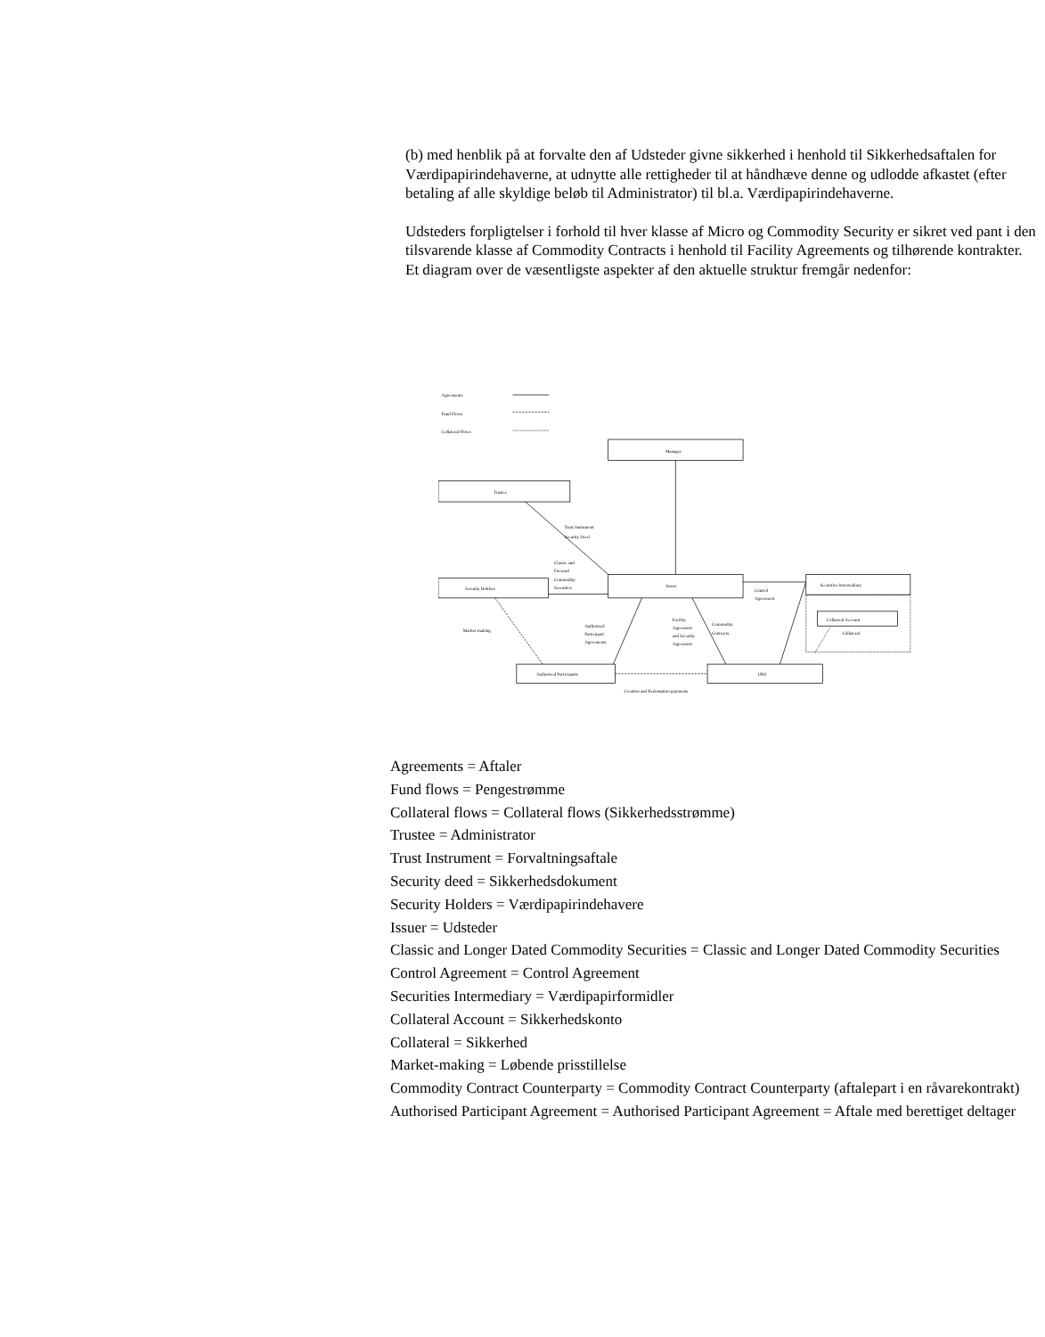(b) med henblik på at forvalte den af Udsteder givne sikkerhed i henhold til Sikkerhedsaftalen for Værdipapirindehaverne, at udnytte alle rettigheder til at håndhæve denne og udlodde afkastet (efter betaling af alle skyldige beløb til Administrator) til bl.a. Værdipapirindehaverne.
Udsteders forpligtelser i forhold til hver klasse af Micro og Commodity Security er sikret ved pant i den tilsvarende klasse af Commodity Contracts i henhold til Facility Agreements og tilhørende kontrakter.
Et diagram over de væsentligste aspekter af den aktuelle struktur fremgår nedenfor:
Agreements
Fund Flows
Collateral Flows
Manager
Trustee
Trust Instrument
Security Deed
Classic and
Forward
Commodity
Securities
Security Holders
Issuer
Control
Agreement
Securities Intermediary
Collateral Account
Collateral
Market-making
Authorised
Participant
Agreements
Facility
Agreement
and Security
Agreement
Commodity
Contracts
Authorised Participants
UBS
Creation and Redemption payments
Agreements = Aftaler
Fund flows = Pengestrømme
Collateral flows = Collateral flows (Sikkerhedsstrømme)
Trustee = Administrator
Trust Instrument = Forvaltningsaftale
Security deed = Sikkerhedsdokument
Security Holders = Værdipapirindehavere
Issuer = Udsteder
Classic and Longer Dated Commodity Securities = Classic and Longer Dated Commodity Securities
Control Agreement = Control Agreement
Securities Intermediary = Værdipapirformidler
Collateral Account = Sikkerhedskonto
Collateral = Sikkerhed
Market-making = Løbende prisstillelse
Commodity Contract Counterparty = Commodity Contract Counterparty (aftalepart i en råvarekontrakt)
Authorised Participant Agreement = Authorised Participant Agreement = Aftale med berettiget deltager